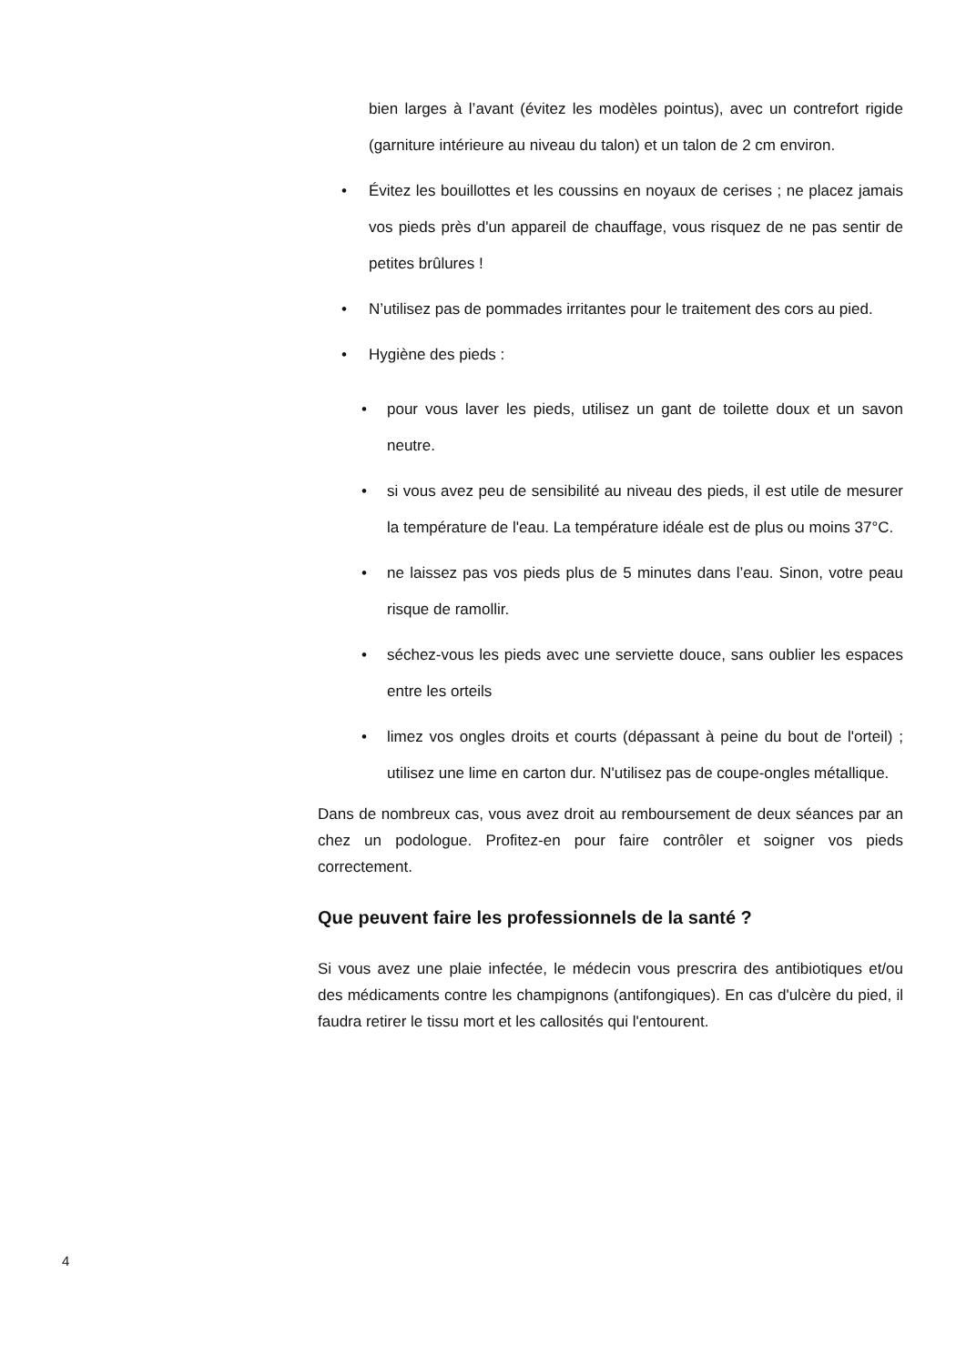bien larges à l’avant (évitez les modèles pointus), avec un contrefort rigide (garniture intérieure au niveau du talon) et un talon de 2 cm environ.
• Évitez les bouillottes et les coussins en noyaux de cerises ; ne placez jamais vos pieds près d'un appareil de chauffage, vous risquez de ne pas sentir de petites brûlures !
• N’utilisez pas de pommades irritantes pour le traitement des cors au pied.
• Hygiène des pieds :
• pour vous laver les pieds, utilisez un gant de toilette doux et un savon neutre.
• si vous avez peu de sensibilité au niveau des pieds, il est utile de mesurer la température de l'eau. La température idéale est de plus ou moins 37°C.
• ne laissez pas vos pieds plus de 5 minutes dans l’eau. Sinon, votre peau risque de ramollir.
• séchez-vous les pieds avec une serviette douce, sans oublier les espaces entre les orteils
• limez vos ongles droits et courts (dépassant à peine du bout de l'orteil) ; utilisez une lime en carton dur. N'utilisez pas de coupe-ongles métallique.
Dans de nombreux cas, vous avez droit au remboursement de deux séances par an chez un podologue. Profitez-en pour faire contrôler et soigner vos pieds correctement.
Que peuvent faire les professionnels de la santé ?
Si vous avez une plaie infectée, le médecin vous prescrira des antibiotiques et/ou des médicaments contre les champignons (antifongiques). En cas d'ulcère du pied, il faudra retirer le tissu mort et les callosités qui l'entourent.
4